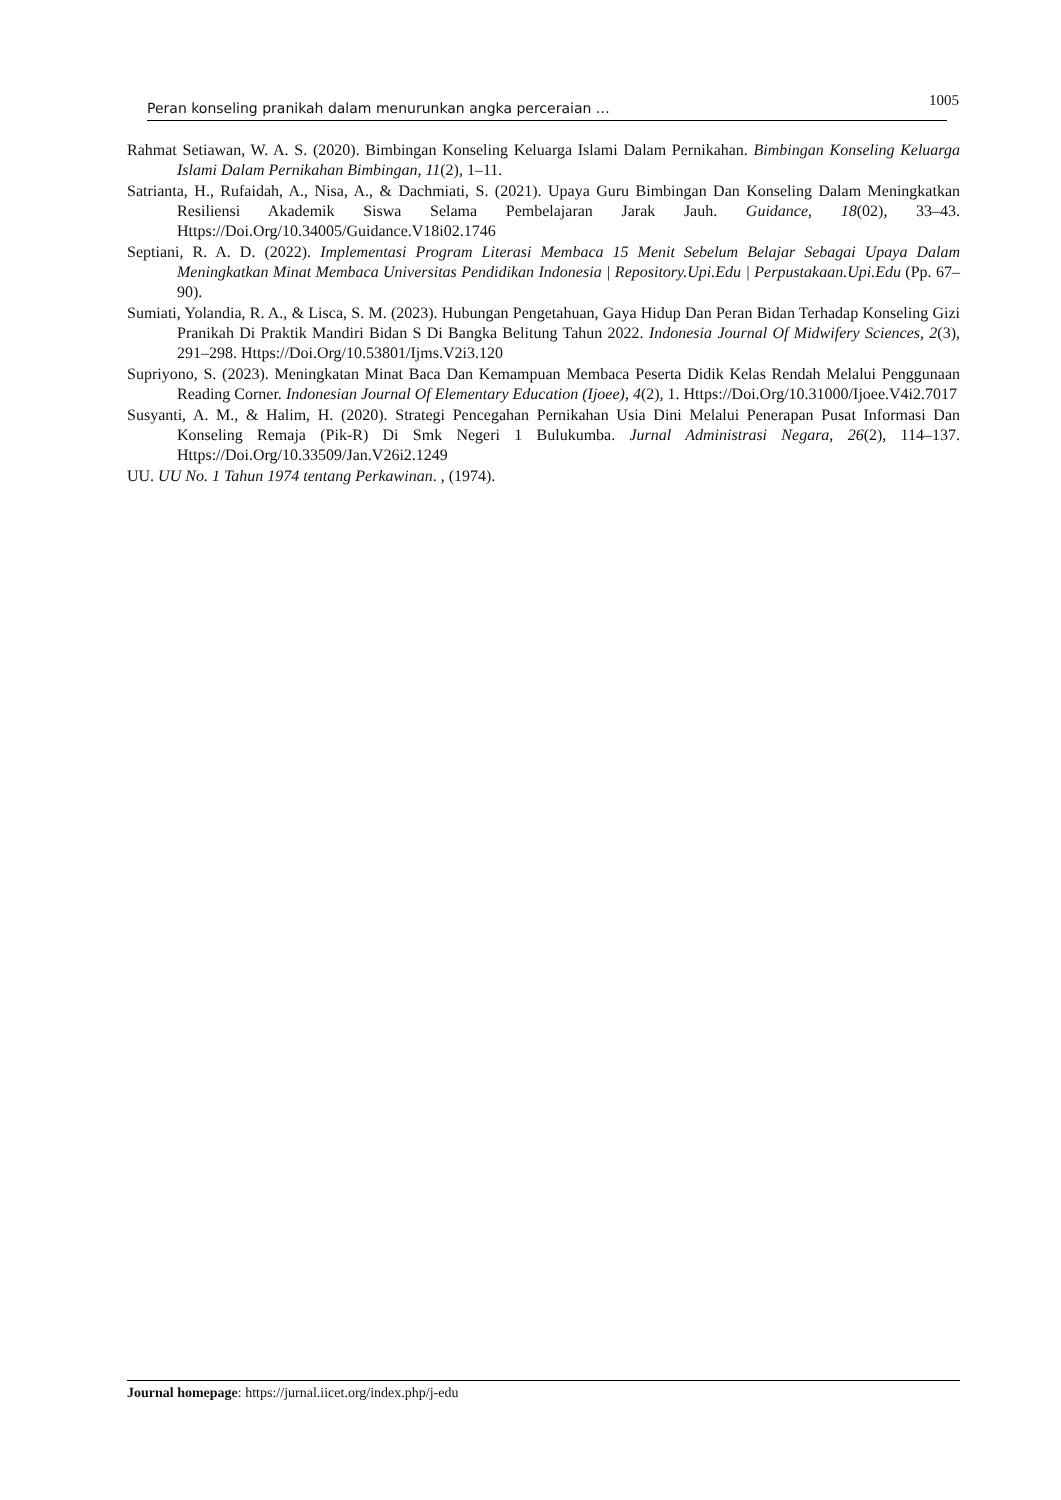Peran konseling pranikah dalam menurunkan angka perceraian … 1005
Rahmat Setiawan, W. A. S. (2020). Bimbingan Konseling Keluarga Islami Dalam Pernikahan. Bimbingan Konseling Keluarga Islami Dalam Pernikahan Bimbingan, 11(2), 1–11.
Satrianta, H., Rufaidah, A., Nisa, A., & Dachmiati, S. (2021). Upaya Guru Bimbingan Dan Konseling Dalam Meningkatkan Resiliensi Akademik Siswa Selama Pembelajaran Jarak Jauh. Guidance, 18(02), 33–43. Https://Doi.Org/10.34005/Guidance.V18i02.1746
Septiani, R. A. D. (2022). Implementasi Program Literasi Membaca 15 Menit Sebelum Belajar Sebagai Upaya Dalam Meningkatkan Minat Membaca Universitas Pendidikan Indonesia | Repository.Upi.Edu | Perpustakaan.Upi.Edu (Pp. 67–90).
Sumiati, Yolandia, R. A., & Lisca, S. M. (2023). Hubungan Pengetahuan, Gaya Hidup Dan Peran Bidan Terhadap Konseling Gizi Pranikah Di Praktik Mandiri Bidan S Di Bangka Belitung Tahun 2022. Indonesia Journal Of Midwifery Sciences, 2(3), 291–298. Https://Doi.Org/10.53801/Ijms.V2i3.120
Supriyono, S. (2023). Meningkatan Minat Baca Dan Kemampuan Membaca Peserta Didik Kelas Rendah Melalui Penggunaan Reading Corner. Indonesian Journal Of Elementary Education (Ijoee), 4(2), 1. Https://Doi.Org/10.31000/Ijoee.V4i2.7017
Susyanti, A. M., & Halim, H. (2020). Strategi Pencegahan Pernikahan Usia Dini Melalui Penerapan Pusat Informasi Dan Konseling Remaja (Pik-R) Di Smk Negeri 1 Bulukumba. Jurnal Administrasi Negara, 26(2), 114–137. Https://Doi.Org/10.33509/Jan.V26i2.1249
UU. UU No. 1 Tahun 1974 tentang Perkawinan. , (1974).
Journal homepage: https://jurnal.iicet.org/index.php/j-edu